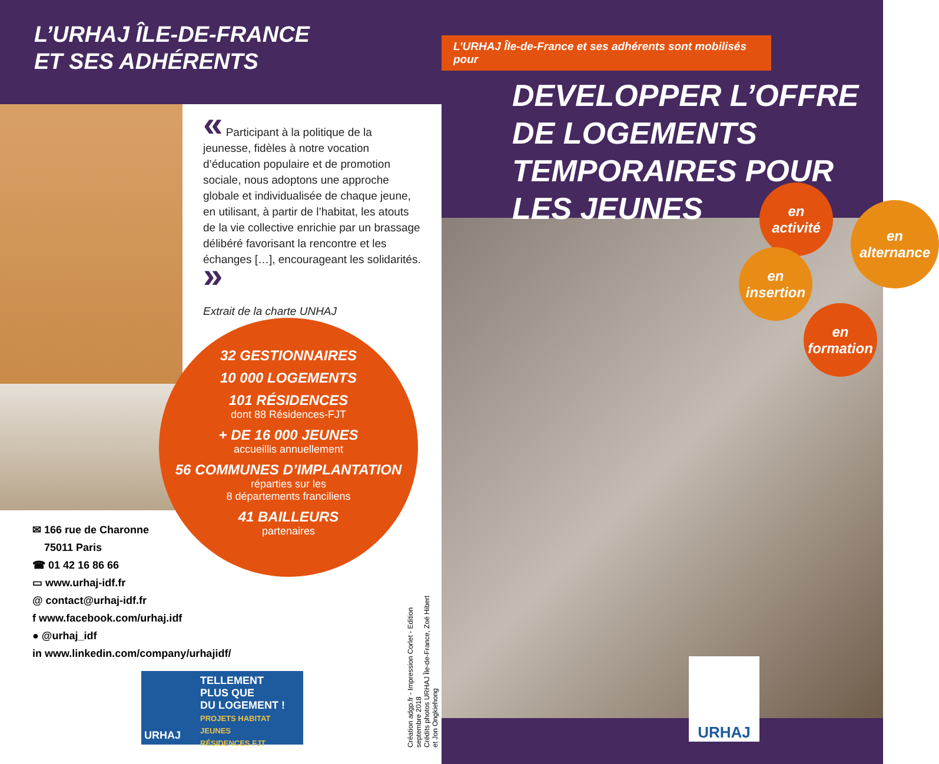L’URHAJ ÎLE-DE-FRANCE
ET SES ADHÉRENTS
« Participant à la politique de la jeunesse, fidèles à notre vocation d’éducation populaire et de promotion sociale, nous adoptons une approche globale et individualisée de chaque jeune, en utilisant, à partir de l’habitat, les atouts de la vie collective enrichie par un brassage délibéré favorisant la rencontre et les échanges […], encourageant les solidarités. »
Extrait de la charte UNHAJ
32 GESTIONNAIRES
10 000 LOGEMENTS
101 RÉSIDENCES
dont 88 Résidences-FJT
+ DE 16 000 JEUNES
accueillis annuellement
56 COMMUNES D’IMPLANTATION
réparties sur les
8 départements franciliens
41 BAILLEURS
partenaires
✉ 166 rue de Charonne
75011 Paris
☎ 01 42 16 86 66
▭ www.urhaj-idf.fr
@ contact@urhaj-idf.fr
f www.facebook.com/urhaj.idf
● @urhaj_idf
in www.linkedin.com/company/urhajidf/
Création adgp.fr - Impression Corlet - Edition septembre 2018
Crédits photos URHAJ Île-de-France, Zoé Hibert et Jon Ongkiehong
TELLEMENT
PLUS QUE
DU LOGEMENT !
PROJETS HABITAT JEUNES
RÉSIDENCES FJT
URHAJ
L’URHAJ Île-de-France et ses adhérents sont mobilisés pour
DEVELOPPER L’OFFRE DE LOGEMENTS TEMPORAIRES POUR LES JEUNES
en
activité
en
alternance
en
insertion
en
formation
URHAJ